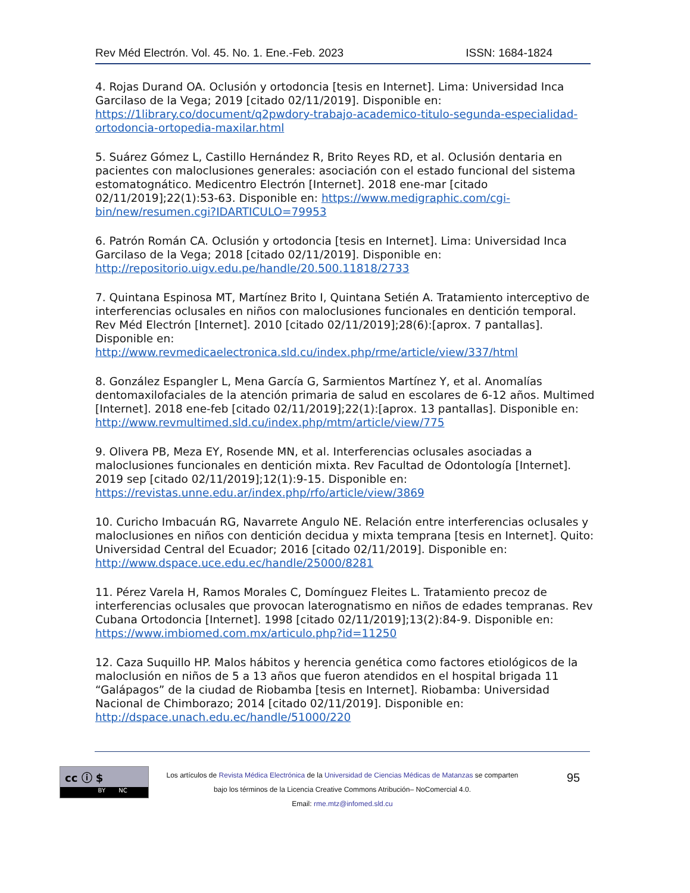Rev Méd Electrón. Vol. 45. No. 1. Ene.-Feb. 2023 ISSN: 1684-1824
4. Rojas Durand OA. Oclusión y ortodoncia [tesis en Internet]. Lima: Universidad Inca Garcilaso de la Vega; 2019 [citado 02/11/2019]. Disponible en: https://1library.co/document/q2pwdory-trabajo-academico-titulo-segunda-especialidad-ortodoncia-ortopedia-maxilar.html
5. Suárez Gómez L, Castillo Hernández R, Brito Reyes RD, et al. Oclusión dentaria en pacientes con maloclusiones generales: asociación con el estado funcional del sistema estomatognático. Medicentro Electrón [Internet]. 2018 ene-mar [citado 02/11/2019];22(1):53-63. Disponible en: https://www.medigraphic.com/cgi-bin/new/resumen.cgi?IDARTICULO=79953
6. Patrón Román CA. Oclusión y ortodoncia [tesis en Internet]. Lima: Universidad Inca Garcilaso de la Vega; 2018 [citado 02/11/2019]. Disponible en: http://repositorio.uigv.edu.pe/handle/20.500.11818/2733
7. Quintana Espinosa MT, Martínez Brito I, Quintana Setién A. Tratamiento interceptivo de interferencias oclusales en niños con maloclusiones funcionales en dentición temporal. Rev Méd Electrón [Internet]. 2010 [citado 02/11/2019];28(6):[aprox. 7 pantallas]. Disponible en: http://www.revmedicaelectronica.sld.cu/index.php/rme/article/view/337/html
8. González Espangler L, Mena García G, Sarmientos Martínez Y, et al. Anomalías dentomaxilofaciales de la atención primaria de salud en escolares de 6-12 años. Multimed [Internet]. 2018 ene-feb [citado 02/11/2019];22(1):[aprox. 13 pantallas]. Disponible en: http://www.revmultimed.sld.cu/index.php/mtm/article/view/775
9. Olivera PB, Meza EY, Rosende MN, et al. Interferencias oclusales asociadas a maloclusiones funcionales en dentición mixta. Rev Facultad de Odontología [Internet]. 2019 sep [citado 02/11/2019];12(1):9-15. Disponible en: https://revistas.unne.edu.ar/index.php/rfo/article/view/3869
10. Curicho Imbacuán RG, Navarrete Angulo NE. Relación entre interferencias oclusales y maloclusiones en niños con dentición decidua y mixta temprana [tesis en Internet]. Quito: Universidad Central del Ecuador; 2016 [citado 02/11/2019]. Disponible en: http://www.dspace.uce.edu.ec/handle/25000/8281
11. Pérez Varela H, Ramos Morales C, Domínguez Fleites L. Tratamiento precoz de interferencias oclusales que provocan laterognatismo en niños de edades tempranas. Rev Cubana Ortodoncia [Internet]. 1998 [citado 02/11/2019];13(2):84-9. Disponible en: https://www.imbiomed.com.mx/articulo.php?id=11250
12. Caza Suquillo HP. Malos hábitos y herencia genética como factores etiológicos de la maloclusión en niños de 5 a 13 años que fueron atendidos en el hospital brigada 11 “Galápagos” de la ciudad de Riobamba [tesis en Internet]. Riobamba: Universidad Nacional de Chimborazo; 2014 [citado 02/11/2019]. Disponible en: http://dspace.unach.edu.ec/handle/51000/220
cc ⓘ $
BY NC
Los artículos de Revista Médica Electrónica de la Universidad de Ciencias Médicas de Matanzas se comparten
bajo los términos de la Licencia Creative Commons Atribución– NoComercial 4.0.
Email: rme.mtz@infomed.sld.cu
95